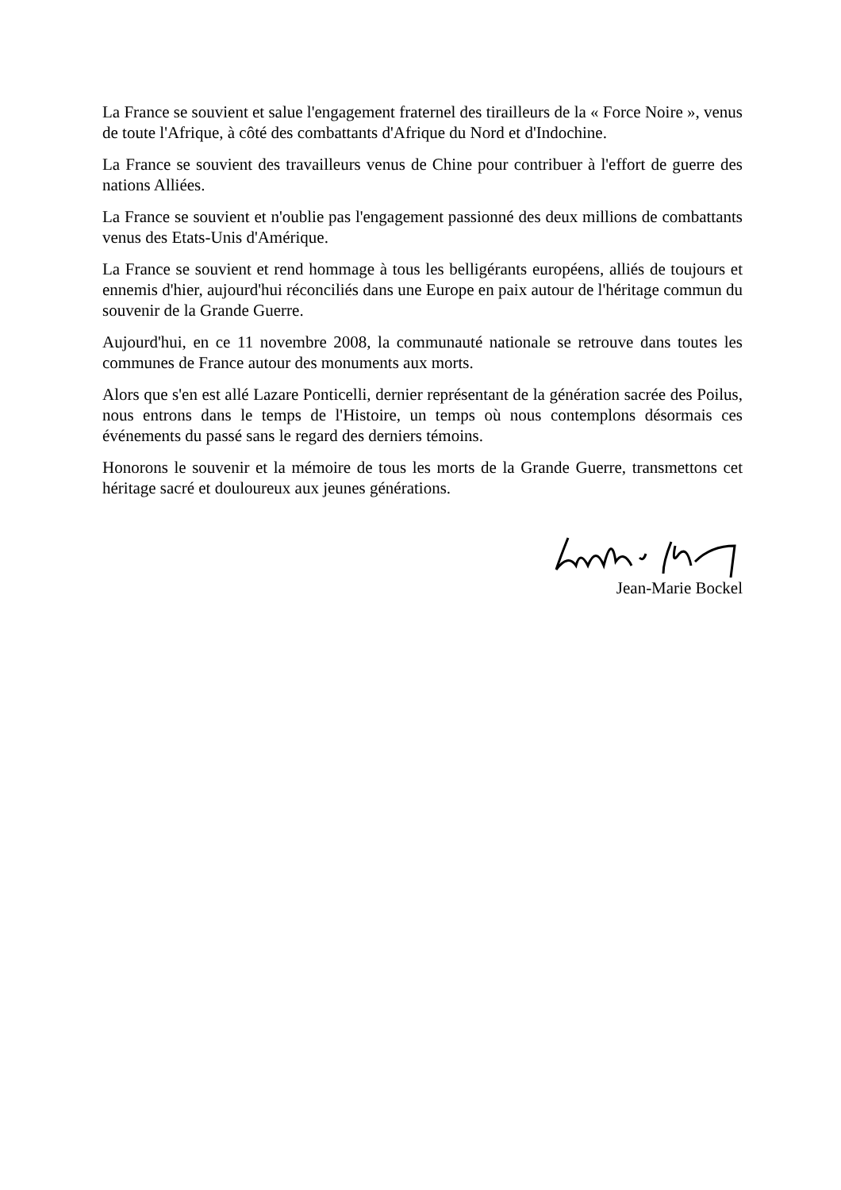La France se souvient et salue l'engagement fraternel des tirailleurs de la « Force Noire », venus de toute l'Afrique, à côté des combattants d'Afrique du Nord et d'Indochine.
La France se souvient des travailleurs venus de Chine pour contribuer à l'effort de guerre des nations Alliées.
La France se souvient et n'oublie pas l'engagement passionné des deux millions de combattants venus des Etats-Unis d'Amérique.
La France se souvient et rend hommage à tous les belligérants européens, alliés de toujours et ennemis d'hier, aujourd'hui réconciliés dans une Europe en paix autour de l'héritage commun du souvenir de la Grande Guerre.
Aujourd'hui, en ce 11 novembre 2008, la communauté nationale se retrouve dans toutes les communes de France autour des monuments aux morts.
Alors que s'en est allé Lazare Ponticelli, dernier représentant de la génération sacrée des Poilus, nous entrons dans le temps de l'Histoire, un temps où nous contemplons désormais ces événements du passé sans le regard des derniers témoins.
Honorons le souvenir et la mémoire de tous les morts de la Grande Guerre, transmettons cet héritage sacré et douloureux aux jeunes générations.
Jean-Marie Bockel